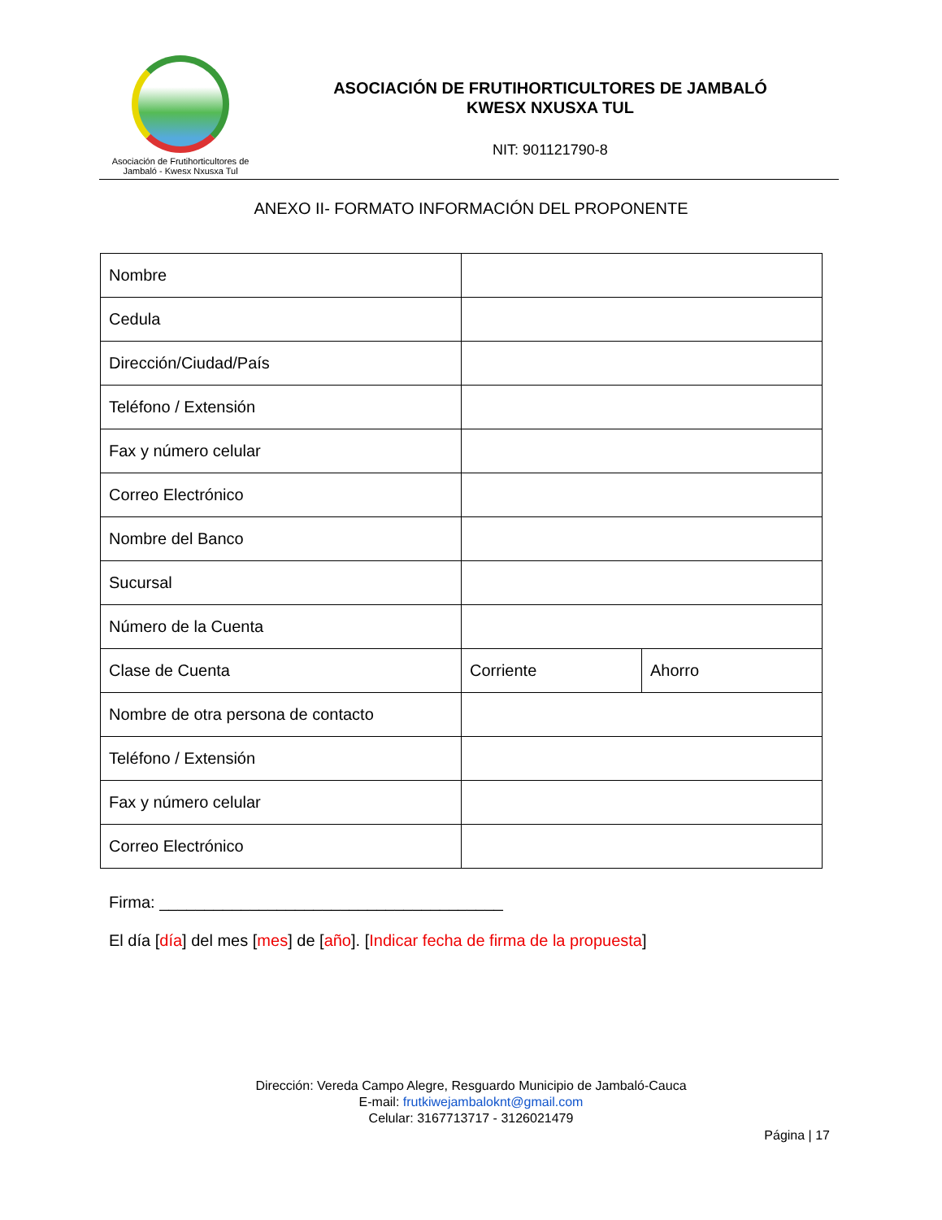Asociación de Frutihorticultores de
Jambaló - Kwesx Nxusxa Tul
ASOCIACIÓN DE FRUTIHORTICULTORES DE JAMBALÓ
KWESX NXUSXA TUL
NIT: 901121790-8
ANEXO II- FORMATO INFORMACIÓN DEL PROPONENTE
| Nombre | | |
| Cedula | | |
| Dirección/Ciudad/País | | |
| Teléfono / Extensión | | |
| Fax y número celular | | |
| Correo Electrónico | | |
| Nombre del Banco | | |
| Sucursal | | |
| Número de la Cuenta | | |
| Clase de Cuenta | Corriente | Ahorro |
| Nombre de otra persona de contacto | | |
| Teléfono / Extensión | | |
| Fax y número celular | | |
| Correo Electrónico | | |
Firma: ______________________________________
El día [día] del mes [mes] de [año]. [Indicar fecha de firma de la propuesta]
Dirección: Vereda Campo Alegre, Resguardo Municipio de Jambaló-Cauca
E-mail: frutkiwejambaloknt@gmail.com
Celular: 3167713717 - 3126021479
Página | 17